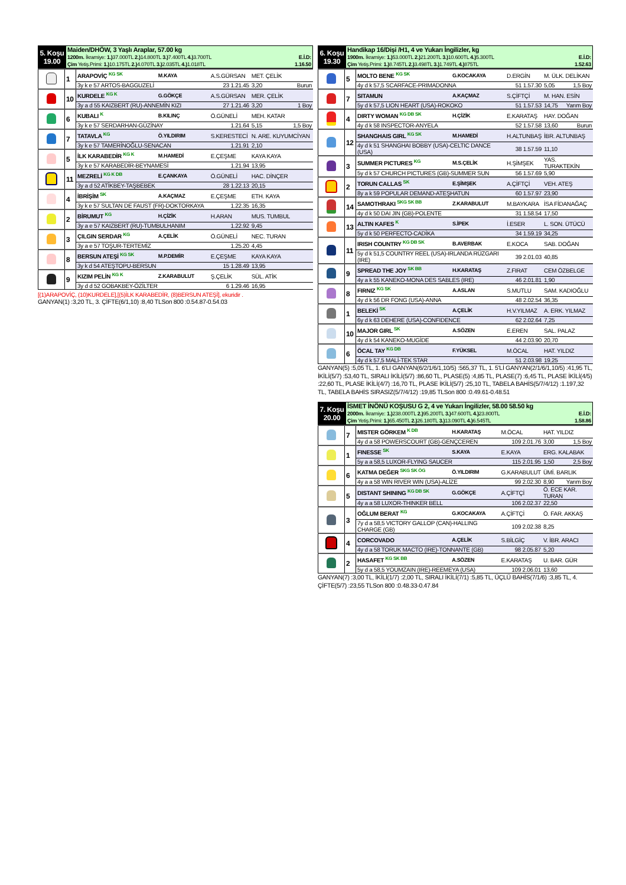| 5. Koşu 19.00 | Maiden/DHÖW, 3 Yaşlı Araplar, 57.00 kg 1200m. İkramiye: 1.) 37.000TL 2.) 14.800TL 3.) 7.400TL 4.) 3.700TL E.İ.D: Çim Yetiş.Primi: 1.) 10.175TL 2.) 4.070TL 3.) 2.035TL 4.) 1.018TL 1.16.50 |
| | 1 | ARAPOVİÇ <sup>KG SK</sup> | M.KAYA | A.S.GÜRSAN | MET. ÇELİK |
| | | 3y k e 57 ARTOS-BAGGUZELİ | | 23 1.21.45 | 3,20 Burun |
| | 10 | KURDELE <sup>KG K</sup> | G.GÖKÇE | A.S.GÜRSAN | MER. ÇELİK |
| | | 3y a d 55 KAIZBERT (RU)-ANNEMİN KIZI | | 27 1.21.46 | 3,20 1 Boy |
| | 6 | KUBALI <sup>K</sup> | B.KILINÇ | Ö.GÜNELİ | MEH. KATAR |
| | | 3y k e 57 SERDARHAN-GÜZİNAY | | 1.21.64 | 5,15 1,5 Boy |
| | 7 | TATAVLA <sup>KG</sup> | Ö.YILDIRIM | S.KERESTECİ | N. ARE. KUYUMCİYAN |
| | | 3y k e 57 TAMERİNOĞLU-SENACAN | | 1.21.91 | 2,10 |
| | 5 | İLK KARABEDİR <sup>KG K</sup> | M.HAMEDİ | E.ÇEŞME | KAYA KAYA |
| | | 3y k e 57 KARABEDİR-BEYNAMESİ | | 1.21.94 | 13,95 |
| | 11 | MEZRELİ <sup>KG K DB</sup> | E.ÇANKAYA | Ö.GÜNELİ | HAC. DİNÇER |
| | | 3y a d 52 ATİKBEY-TAŞBEBEK | | 28 1.22.13 | 20,15 |
| | 4 | İBRİŞİM <sup>SK</sup> | A.KAÇMAZ | E.ÇEŞME | ETH. KAYA |
| | | 3y k e 57 SULTAN DE FAUST (FR)-DOKTORKAYA | | 1.22.35 | 16,35 |
| | 2 | BİRUMUT <sup>KG</sup> | H.ÇİZİK | H.ARAN | MUS. TUMBUL |
| | | 3y a e 57 KAIZBERT (RU)-TUMBULHANIM | | 1.22.92 | 9,45 |
| | 3 | ÇILGIN SERDAR <sup>KG</sup> | A.ÇELİK | Ö.GÜNELİ | NEC. TURAN |
| | | 3y a e 57 TOŞUR-TERTEMİZ | | 1.25.20 | 4,45 |
| | 8 | BERSUN ATEŞİ <sup>KG SK</sup> | M.P.DEMİR | E.ÇEŞME | KAYA KAYA |
| | | 3y k d 54 ATEŞTOPU-BERSUN | | 15 1.28.49 | 13,95 |
| | 9 | KIZIM PELİN <sup>KG K</sup> | Z.KARABULUT | Ş.ÇELİK | SÜL. ATİK |
| | | 3y d d 52 GOBAKBEY-ÖZİLTER | | 6 1.29.46 | 16,95 |
[(1)ARAPOVİÇ, (10)KURDELE],[(5)İLK KARABEDİR, (8)BERSUN ATEŞİ], ekuridir .
GANYAN(1) :3,20 TL, 3. ÇİFTE(6/1,10) :8,40 TLSon 800 :0.54.87-0.54.03
| 6. Koşu 19.30 | Handikap 16/Dişi /H1, 4 ve Yukarı İngilizler, kg 1900m. İkramiye: 1.) 53.000TL 2.) 21.200TL 3.) 10.600TL 4.) 5.300TL E.İ.D: Çim Yetiş.Primi: 1.) 8.745TL 2.) 3.498TL 3.) 1.749TL 4.) 875TL 1.52.63 |
| | 5 | MOLTO BENE <sup>KG SK</sup> | G.KOCAKAYA | D.ERGİN | M. ÜLK. DELİKAN |
| | | 4y d k 57,5 SCARFACE-PRIMADONNA | | 51 1.57.30 | 5,05 1,5 Boy |
| | 7 | SITAMUN | A.KAÇMAZ | S.ÇİFTÇİ | M. HAN. ESİN |
| | | 5y d k 57,5 LION HEART (USA)-ROKOKO | | 51 1.57.53 | 14,75 Yarım Boy |
| | 4 | DIRTY WOMAN <sup>KG DB SK</sup> | H.ÇİZİK | E.KARATAŞ | HAY. DOĞAN |
| | | 4y d k 58 INSPECTOR-ANYELA | | 52 1.57.58 | 13,60 Burun |
| | 12 | SHANGHAIS GIRL <sup>KG SK</sup> | M.HAMEDİ | H.ALTUNBAŞ | İBR. ALTUNBAŞ |
| | | 4y d k 51 SHANGHAI BOBBY (USA)-CELTIC DANCE (USA) | | 38 1.57.59 | 11,10 |
| | 3 | SUMMER PICTURES <sup>KG</sup> | M.S.ÇELİK | H.ŞİMŞEK | YAS. TURAKTEKİN |
| | | 5y d k 57 CHURCH PICTURES (GB)-SUMMER SUN | | 56 1.57.69 | 5,90 |
| | 2 | TORUN CALLAS <sup>SK</sup> | E.ŞİMŞEK | A.ÇİFTÇİ | VEH. ATEŞ |
| | | 8y a k 59 POPULAR DEMAND-ATEŞHATUN | | 60 1.57.97 | 23,90 |
| | 14 | SAMOTHRAKI <sup>SKG SK BB</sup> | Z.KARABULUT | M.BAYKARA | İSA FİDANAĞAÇ |
| | | 4y d k 50 DAI JIN (GB)-POLENTE | | 31 1.58.54 | 17,50 |
| | 13 | ALTIN KAFES <sup>K</sup> | S.İPEK | İ.ESER | L. SON. ÜTÜCÜ |
| | | 5y d k 50 PERFECTO-CADİKA | | 34 1.59.19 | 34,25 |
| | 11 | IRISH COUNTRY <sup>KG DB SK</sup> | B.AVERBAK | E.KOCA | SAB. DOĞAN |
| | | 5y d k 51,5 COUNTRY REEL (USA)-IRLANDA RÜZGARI (IRE) | | 39 2.01.03 | 40,85 |
| | 9 | SPREAD THE JOY <sup>SK BB</sup> | H.KARATAŞ | Z.FIRAT | CEM ÖZBELGE |
| | | 4y a k 55 KANEKO-MONA DES SABLES (IRE) | | 46 2.01.81 | 1,90 |
| | 8 | FIRNIZ <sup>KG SK</sup> | A.ASLAN | S.MUTLU | SAM. KADIOĞLU |
| | | 4y d k 56 DR FONG (USA)-ANNA | | 48 2.02.54 | 36,35 |
| | 1 | BELEKİ <sup>SK</sup> | A.ÇELİK | H.V.YILMAZ | A. ERK. YILMAZ |
| | | 6y d k 63 DEHERE (USA)-CONFIDENCE | | 62 2.02.64 | 7,25 |
| | 10 | MAJOR GIRL <sup>SK</sup> | A.SÖZEN | E.EREN | SAL. PALAZ |
| | | 4y d k 54 KANEKO-MUGİDE | | 44 2.03.90 | 20,70 |
| | 6 | ÖCAL TAY <sup>KG DB</sup> | F.YÜKSEL | M.ÖCAL | HAT. YILDIZ |
| | | 4y d k 57,5 MALİ-TEK STAR | | 51 2.03.98 | 19,25 |
GANYAN(5) :5,05 TL, 1. 6'LI GANYAN(6/2/1/6/1,10/5) :565,37 TL, 1. 5'Lİ GANYAN(2/1/6/1,10/5) :41,95 TL, İKİLİ(5/7) :53,40 TL, SIRALI İKİLİ(5/7) :86,60 TL, PLASE(5) :4,85 TL, PLASE(7) :6,45 TL, PLASE İKİLİ(4/5) :22,60 TL, PLASE İKİLİ(4/7) :16,70 TL, PLASE İKİLİ(5/7) :25,10 TL, TABELA BAHİS(5/7/4/12) :1.197,32 TL, TABELA BAHİS SIRASIZ(5/7/4/12) :19,85 TLSon 800 :0.49.61-0.48.51
| 7. Koşu 20.00 | İSMET İNÖNÜ KOŞUSU G 2, 4 ve Yukarı İngilizler, 58.00 58.50 kg 2000m. İkramiye: 1.) 238.000TL 2.) 95.200TL 3.) 47.600TL 4.) 23.800TL E.İ.D: Çim Yetiş.Primi: 1.) 65.450TL 2.) 26.180TL 3.) 13.090TL 4.) 6.545TL 1.58.86 |
| | 7 | MISTER GÖRKEM <sup>K DB</sup> | H.KARATAŞ | M.ÖCAL | HAT. YILDIZ |
| | | 4y d a 58 POWERSCOURT (GB)-GENÇCEREN | | 109 2.01.76 | 3,00 1,5 Boy |
| | 1 | FINESSE <sup>SK</sup> | S.KAYA | E.KAYA | ERG. KALABAK |
| | | 5y a a 58,5 LUXOR-FLYING SAUCER | | 115 2.01.95 | 1,50 2,5 Boy |
| | 6 | KATMA DEĞER <sup>SKG SK ÖG</sup> | Ö.YILDIRIM | G.KARABULUT | ÜMİ. BARLIK |
| | | 4y a a 58 WIN RIVER WIN (USA)-ALİZE | | 99 2.02.30 | 8,90 Yarım Boy |
| | 5 | DISTANT SHINING <sup>KG DB SK</sup> | G.GÖKÇE | A.ÇİFTÇİ | Ö. ECE KAR. TURAN |
| | | 4y a a 58 LUXOR-THINKER BELL | | 106 2.02.37 | 22,50 |
| | 3 | OĞLUM BERAT <sup>KG</sup> | G.KOCAKAYA | A.ÇİFTÇİ | Ö. FAR. AKKAŞ |
| | | 7y d a 58,5 VICTORY GALLOP (CAN)-HALLING CHARGE (GB) | | 109 2.02.38 | 8,25 |
| | 4 | CORCOVADO | A.ÇELİK | S.BİLGİÇ | V. İBR. ARACI |
| | | 4y d a 58 TORUK MACTO (IRE)-TONNANTE (GB) | | 98 2.05.87 | 5,20 |
| | 2 | HASAFET <sup>KG SK BB</sup> | A.SÖZEN | E.KARATAŞ | U. BAR. GÜR |
| | | 5y d a 58,5 YOUMZAIN (IRE)-REEMEYA (USA) | | 109 2.06.01 | 13,60 |
GANYAN(7) :3,00 TL, İKİLİ(1/7) :2,00 TL, SIRALI İKİLİ(7/1) :5,85 TL, ÜÇLÜ BAHİS(7/1/6) :3,85 TL, 4. ÇİFTE(5/7) :23,55 TLSon 800 :0.48.33-0.47.84